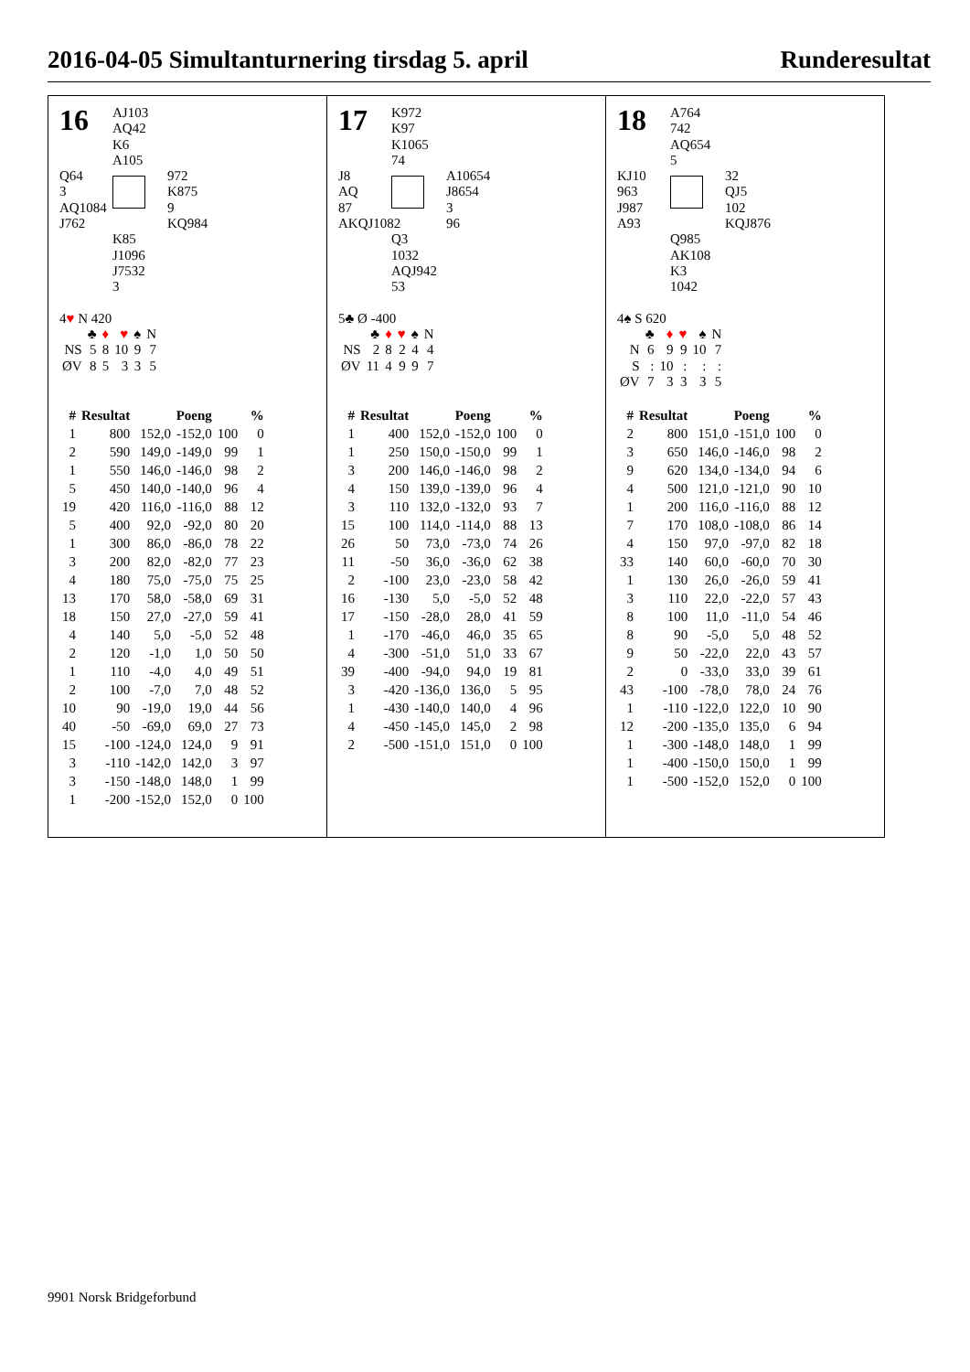2016-04-05 Simultanturnering tirsdag 5. april Runderesultat
16 AJ103
AQ42
K6
A105
Q64
3
AQ1084
J762
972
K875
9
KQ984
K85
J1096
J7532
3
4♥ N 420
| | ♣ | ♦ | ♥ | ♠ | N |
| NS | 5 | 8 | 10 | 9 | 7 |
| ØV | 8 | 5 | 3 | 3 | 5 |
| # | Resultat | Poeng | | % | |
| --- | --- | --- | --- | --- | --- |
| 1 | 800 | 152,0 | -152,0 | 100 | 0 |
| 2 | 590 | 149,0 | -149,0 | 99 | 1 |
| 1 | 550 | 146,0 | -146,0 | 98 | 2 |
| 5 | 450 | 140,0 | -140,0 | 96 | 4 |
| 19 | 420 | 116,0 | -116,0 | 88 | 12 |
| 5 | 400 | 92,0 | -92,0 | 80 | 20 |
| 1 | 300 | 86,0 | -86,0 | 78 | 22 |
| 3 | 200 | 82,0 | -82,0 | 77 | 23 |
| 4 | 180 | 75,0 | -75,0 | 75 | 25 |
| 13 | 170 | 58,0 | -58,0 | 69 | 31 |
| 18 | 150 | 27,0 | -27,0 | 59 | 41 |
| 4 | 140 | 5,0 | -5,0 | 52 | 48 |
| 2 | 120 | -1,0 | 1,0 | 50 | 50 |
| 1 | 110 | -4,0 | 4,0 | 49 | 51 |
| 2 | 100 | -7,0 | 7,0 | 48 | 52 |
| 10 | 90 | -19,0 | 19,0 | 44 | 56 |
| 40 | -50 | -69,0 | 69,0 | 27 | 73 |
| 15 | -100 | -124,0 | 124,0 | 9 | 91 |
| 3 | -110 | -142,0 | 142,0 | 3 | 97 |
| 3 | -150 | -148,0 | 148,0 | 1 | 99 |
| 1 | -200 | -152,0 | 152,0 | 0 | 100 |
17 K972
K97
K1065
74
J8
AQ
87
AKQJ1082
A10654
J8654
3
96
Q3
1032
AQJ942
53
5♣ Ø -400
| | ♣ | ♦ | ♥ | ♠ | N |
| NS | 2 | 8 | 2 | 4 | 4 |
| ØV | 11 | 4 | 9 | 9 | 7 |
| # | Resultat | Poeng | | % | |
| --- | --- | --- | --- | --- | --- |
| 1 | 400 | 152,0 | -152,0 | 100 | 0 |
| 1 | 250 | 150,0 | -150,0 | 99 | 1 |
| 3 | 200 | 146,0 | -146,0 | 98 | 2 |
| 4 | 150 | 139,0 | -139,0 | 96 | 4 |
| 3 | 110 | 132,0 | -132,0 | 93 | 7 |
| 15 | 100 | 114,0 | -114,0 | 88 | 13 |
| 26 | 50 | 73,0 | -73,0 | 74 | 26 |
| 11 | -50 | 36,0 | -36,0 | 62 | 38 |
| 2 | -100 | 23,0 | -23,0 | 58 | 42 |
| 16 | -130 | 5,0 | -5,0 | 52 | 48 |
| 17 | -150 | -28,0 | 28,0 | 41 | 59 |
| 1 | -170 | -46,0 | 46,0 | 35 | 65 |
| 4 | -300 | -51,0 | 51,0 | 33 | 67 |
| 39 | -400 | -94,0 | 94,0 | 19 | 81 |
| 3 | -420 | -136,0 | 136,0 | 5 | 95 |
| 1 | -430 | -140,0 | 140,0 | 4 | 96 |
| 4 | -450 | -145,0 | 145,0 | 2 | 98 |
| 2 | -500 | -151,0 | 151,0 | 0 | 100 |
18 A764
742
AQ654
5
KJ10
963
J987
A93
32
QJ5
102
KQJ876
Q985
AK108
K3
1042
4♠ S 620
| | ♣ | ♦ | ♥ | ♠ | N |
| N | 6 | 9 | 9 | 10 | 7 |
| S | : | 10 | : | : | : |
| ØV | 7 | 3 | 3 | 3 | 5 |
| # | Resultat | Poeng | | % | |
| --- | --- | --- | --- | --- | --- |
| 2 | 800 | 151,0 | -151,0 | 100 | 0 |
| 3 | 650 | 146,0 | -146,0 | 98 | 2 |
| 9 | 620 | 134,0 | -134,0 | 94 | 6 |
| 4 | 500 | 121,0 | -121,0 | 90 | 10 |
| 1 | 200 | 116,0 | -116,0 | 88 | 12 |
| 7 | 170 | 108,0 | -108,0 | 86 | 14 |
| 4 | 150 | 97,0 | -97,0 | 82 | 18 |
| 33 | 140 | 60,0 | -60,0 | 70 | 30 |
| 1 | 130 | 26,0 | -26,0 | 59 | 41 |
| 3 | 110 | 22,0 | -22,0 | 57 | 43 |
| 8 | 100 | 11,0 | -11,0 | 54 | 46 |
| 8 | 90 | -5,0 | 5,0 | 48 | 52 |
| 9 | 50 | -22,0 | 22,0 | 43 | 57 |
| 2 | 0 | -33,0 | 33,0 | 39 | 61 |
| 43 | -100 | -78,0 | 78,0 | 24 | 76 |
| 1 | -110 | -122,0 | 122,0 | 10 | 90 |
| 12 | -200 | -135,0 | 135,0 | 6 | 94 |
| 1 | -300 | -148,0 | 148,0 | 1 | 99 |
| 1 | -400 | -150,0 | 150,0 | 1 | 99 |
| 1 | -500 | -152,0 | 152,0 | 0 | 100 |
9901 Norsk Bridgeforbund